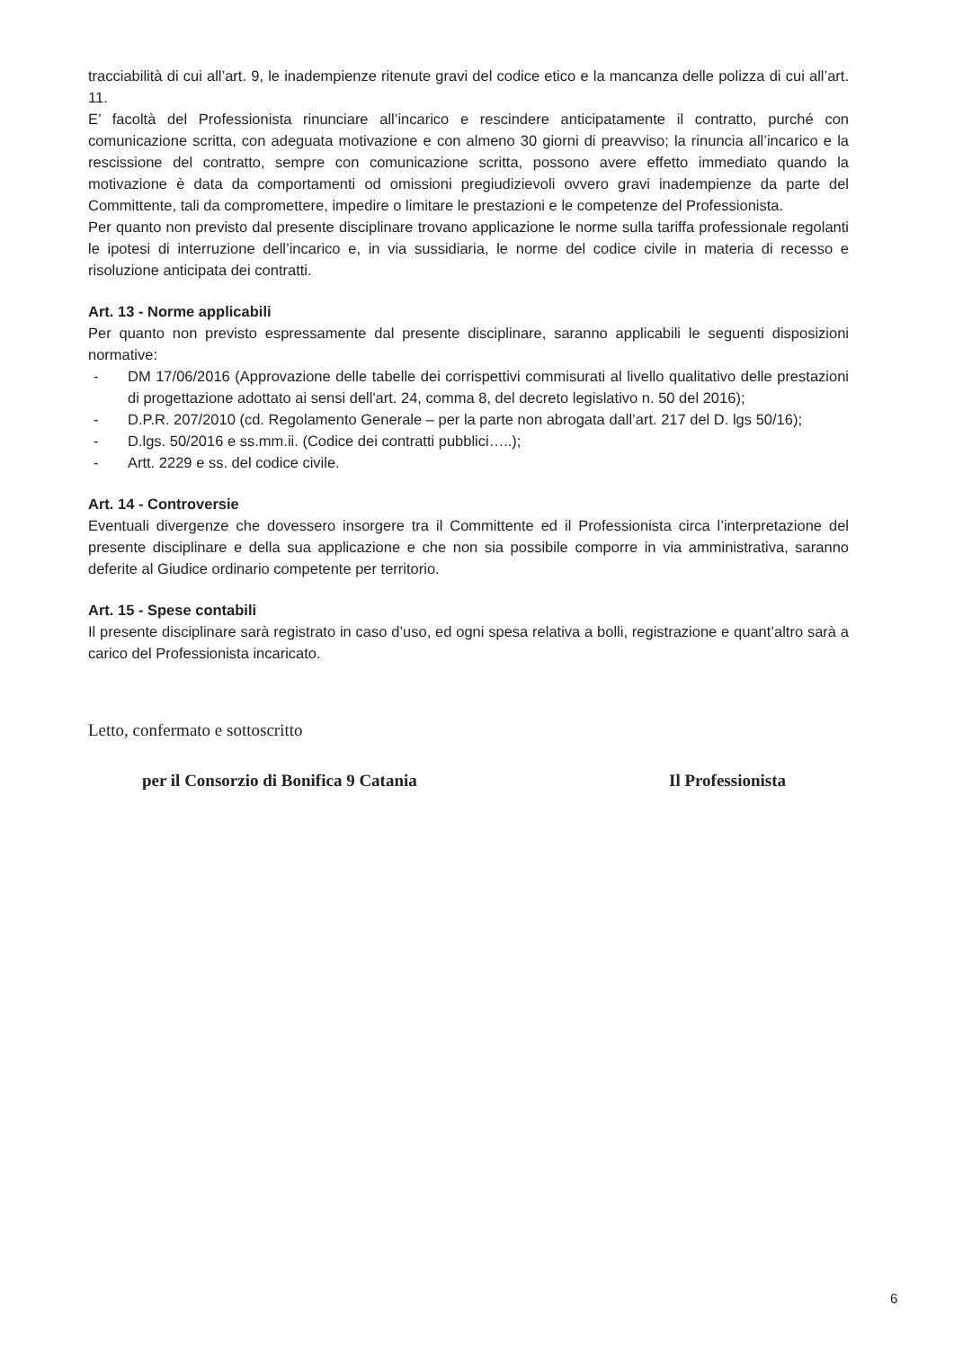tracciabilità di cui all’art. 9, le inadempienze ritenute gravi del codice etico e la mancanza delle polizza di cui all’art. 11.
E’ facoltà del Professionista rinunciare all’incarico e rescindere anticipatamente il contratto, purché con comunicazione scritta, con adeguata motivazione e con almeno 30 giorni di preavviso; la rinuncia all’incarico e la rescissione del contratto, sempre con comunicazione scritta, possono avere effetto immediato quando la motivazione è data da comportamenti od omissioni pregiudizievoli ovvero gravi inadempienze da parte del Committente, tali da compromettere, impedire o limitare le prestazioni e le competenze del Professionista.
Per quanto non previsto dal presente disciplinare trovano applicazione le norme sulla tariffa professionale regolanti le ipotesi di interruzione dell’incarico e, in via sussidiaria, le norme del codice civile in materia di recesso e risoluzione anticipata dei contratti.
Art. 13 - Norme applicabili
Per quanto non previsto espressamente dal presente disciplinare, saranno applicabili le seguenti disposizioni normative:
- DM 17/06/2016 (Approvazione delle tabelle dei corrispettivi commisurati al livello qualitativo delle prestazioni di progettazione adottato ai sensi dell'art. 24, comma 8, del decreto legislativo n. 50 del 2016);
- D.P.R. 207/2010 (cd. Regolamento Generale – per la parte non abrogata dall’art. 217 del D. lgs 50/16);
- D.lgs. 50/2016 e ss.mm.ii. (Codice dei contratti pubblici…..);
- Artt. 2229 e ss. del codice civile.
Art. 14 - Controversie
Eventuali divergenze che dovessero insorgere tra il Committente ed il Professionista circa l’interpretazione del presente disciplinare e della sua applicazione e che non sia possibile comporre in via amministrativa, saranno deferite al Giudice ordinario competente per territorio.
Art. 15 - Spese contabili
Il presente disciplinare sarà registrato in caso d’uso, ed ogni spesa relativa a bolli, registrazione e quant’altro sarà a carico del Professionista incaricato.
Letto, confermato e sottoscritto
per il Consorzio di Bonifica 9 Catania Il Professionista
6